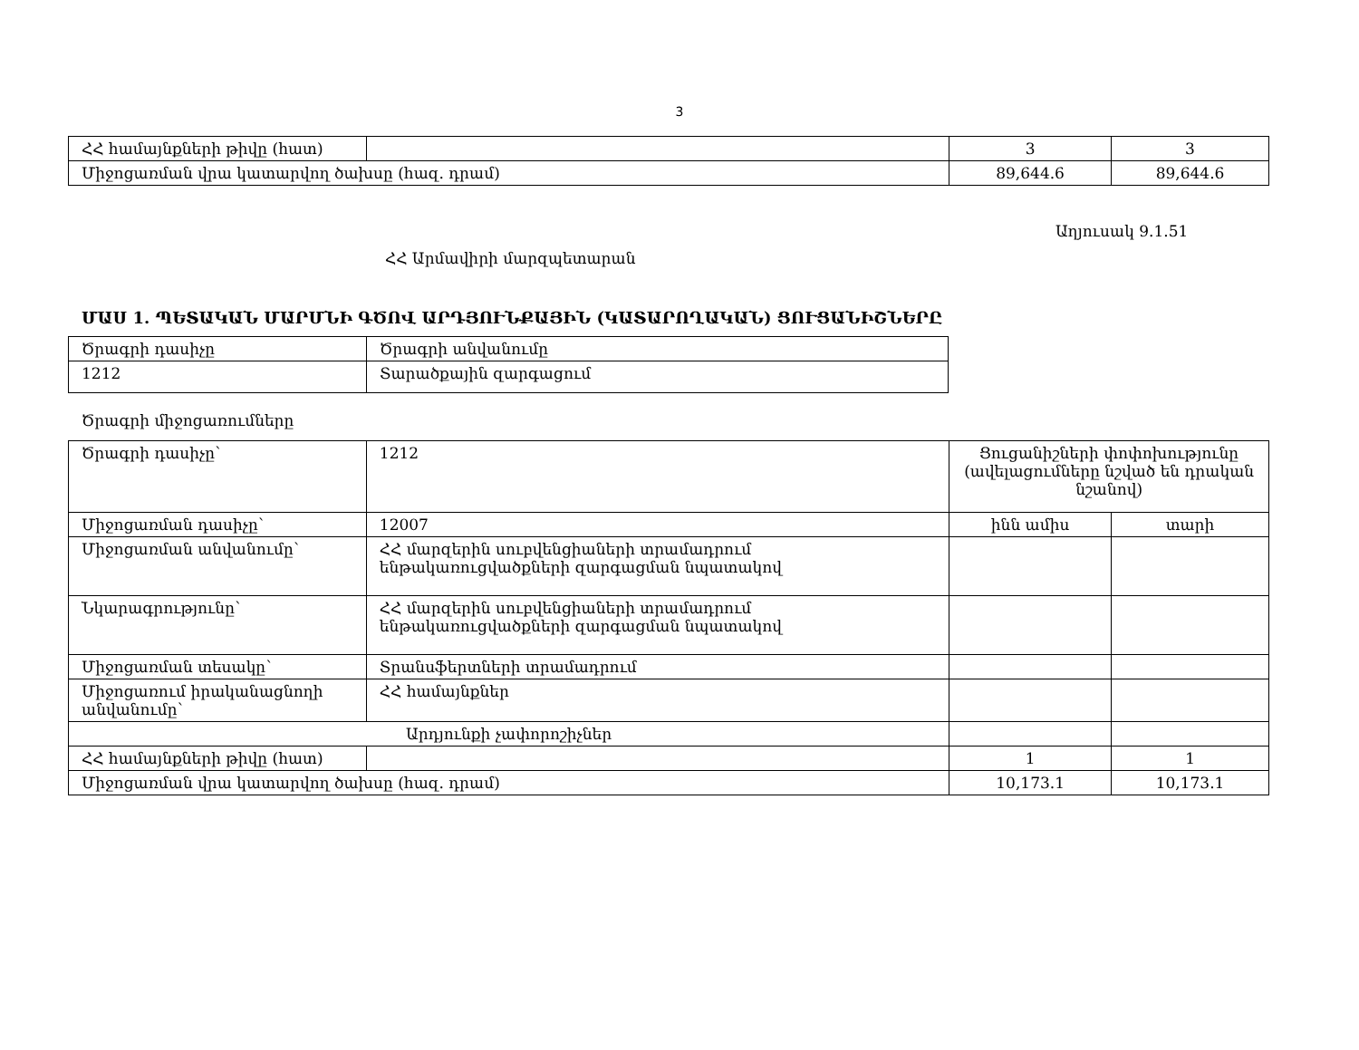3
| ՀՀ համայնքների թիվը (հատ) | | 3 | 3 |
| Միջոցառման վրա կատարվող ծախսը (հազ. դրամ) | | 89,644.6 | 89,644.6 |
Աղյուսակ 9.1.51
ՀՀ Արմավիրի մարզպետարան
ՄԱՍ 1. ՊԵՏԱԿԱՆ ՄԱՐՄՆԻ ԳԾՈՎ ԱՐԴՅՈՒՆՔԱՅԻՆ (ԿԱՏԱՐՈՂԱԿԱՆ) ՑՈՒՑԱՆԻՇՆԵՐԸ
| Ծրագրի դասիչը | Ծրագրի անվանումը |
| 1212 | Տարածքային զարգացում |
Ծրագրի միջոցառումները
| Ծրագրի դասիչը՝ | 1212 | Ցուցանիշների փոփոխությունը (ավելացումները նշված են դրական նշանով) | |
| Միջոցառման դասիչը՝ | 12007 | ինն ամիս | տարի |
| Միջոցառման անվանումը՝ | ՀՀ մարզերին սուբվենցիաների տրամադրում ենթակառուցվածքների զարգացման նպատակով | | |
| Նկարագրությունը՝ | ՀՀ մարզերին սուբվենցիաների տրամադրում ենթակառուցվածքների զարգացման նպատակով | | |
| Միջոցառման տեսակը՝ | Տրանսֆերտների տրամադրում | | |
| Միջոցառում իրականացնողի անվանումը՝ | ՀՀ համայնքներ | | |
| Արդյունքի չափորոշիչներ | | | |
| ՀՀ համայնքների թիվը (հատ) | | 1 | 1 |
| Միջոցառման վրա կատարվող ծախսը (հազ. դրամ) | | 10,173.1 | 10,173.1 |